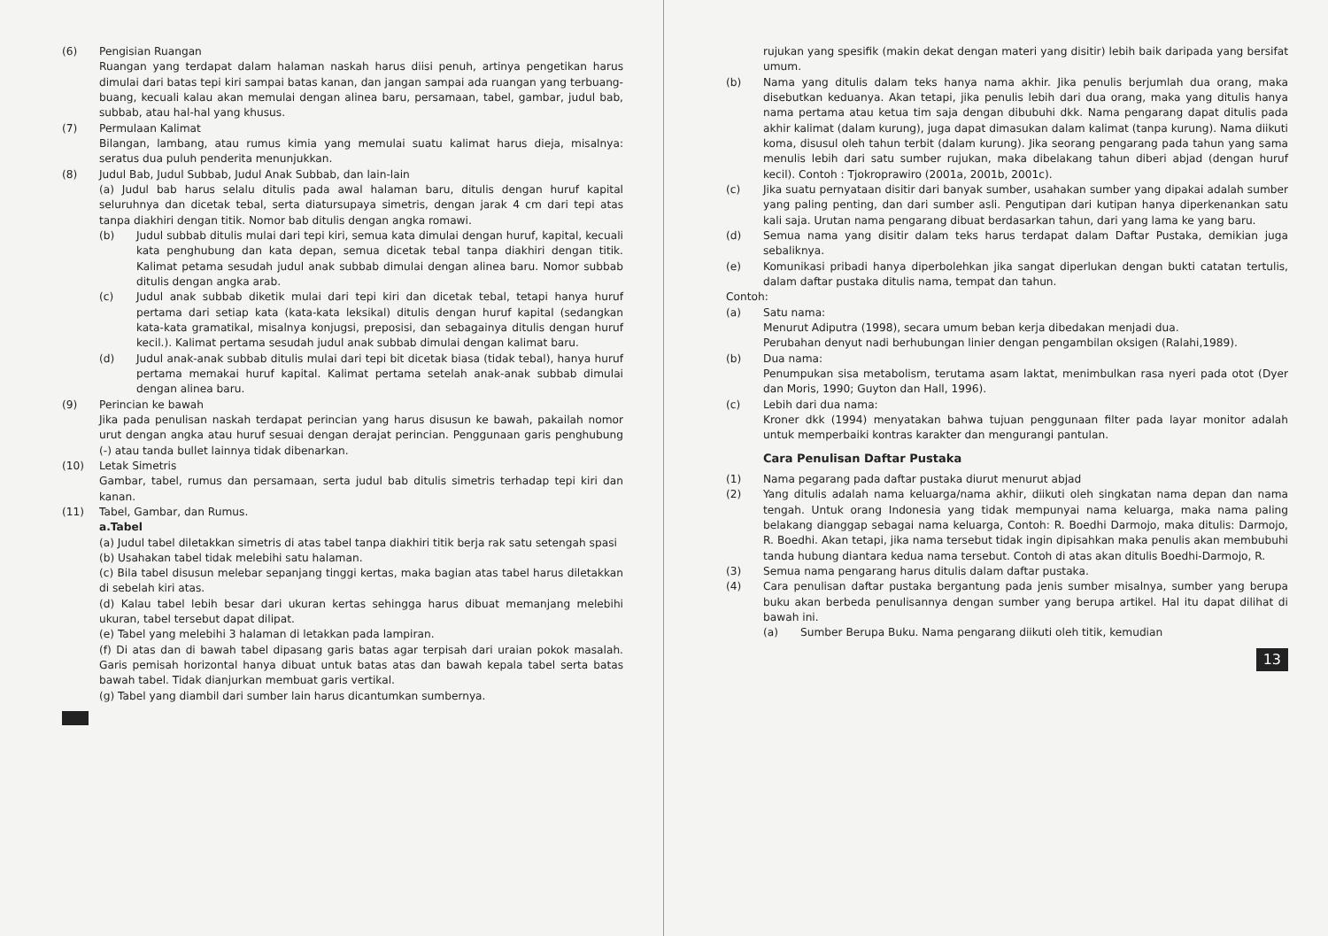(6) Pengisian Ruangan
Ruangan yang terdapat dalam halaman naskah harus diisi penuh, artinya pengetikan harus dimulai dari batas tepi kiri sampai batas kanan, dan jangan sampai ada ruangan yang terbuang-buang, kecuali kalau akan memulai dengan alinea baru, persamaan, tabel, gambar, judul bab, subbab, atau hal-hal yang khusus.
(7) Permulaan Kalimat
Bilangan, lambang, atau rumus kimia yang memulai suatu kalimat harus dieja, misalnya: seratus dua puluh penderita menunjukkan.
(8) Judul Bab, Judul Subbab, Judul Anak Subbab, dan lain-lain
(a) Judul bab harus selalu ditulis pada awal halaman baru, ditulis dengan huruf kapital seluruhnya dan dicetak tebal, serta diatursupaya simetris, dengan jarak 4 cm dari tepi atas tanpa diakhiri dengan titik. Nomor bab ditulis dengan angka romawi.
(b) Judul subbab ditulis mulai dari tepi kiri, semua kata dimulai dengan huruf, kapital, kecuali kata penghubung dan kata depan, semua dicetak tebal tanpa diakhiri dengan titik. Kalimat petama sesudah judul anak subbab dimulai dengan alinea baru. Nomor subbab ditulis dengan angka arab.
(c) Judul anak subbab diketik mulai dari tepi kiri dan dicetak tebal, tetapi hanya huruf pertama dari setiap kata (kata-kata leksikal) ditulis dengan huruf kapital (sedangkan kata-kata gramatikal, misalnya konjugsi, preposisi, dan sebagainya ditulis dengan huruf kecil.). Kalimat pertama sesudah judul anak subbab dimulai dengan kalimat baru.
(d) Judul anak-anak subbab ditulis mulai dari tepi bit dicetak biasa (tidak tebal), hanya huruf pertama memakai huruf kapital. Kalimat pertama setelah anak-anak subbab dimulai dengan alinea baru.
(9) Perincian ke bawah
Jika pada penulisan naskah terdapat perincian yang harus disusun ke bawah, pakailah nomor urut dengan angka atau huruf sesuai dengan derajat perincian. Penggunaan garis penghubung (-) atau tanda bullet lainnya tidak dibenarkan.
(10) Letak Simetris
Gambar, tabel, rumus dan persamaan, serta judul bab ditulis simetris terhadap tepi kiri dan kanan.
(11) Tabel, Gambar, dan Rumus.
a.Tabel
(a) Judul tabel diletakkan simetris di atas tabel tanpa diakhiri titik berja rak satu setengah spasi
(b) Usahakan tabel tidak melebihi satu halaman.
(c) Bila tabel disusun melebar sepanjang tinggi kertas, maka bagian atas tabel harus diletakkan di sebelah kiri atas.
(d) Kalau tabel lebih besar dari ukuran kertas sehingga harus dibuat memanjang melebihi ukuran, tabel tersebut dapat dilipat.
(e) Tabel yang melebihi 3 halaman di letakkan pada lampiran.
(f) Di atas dan di bawah tabel dipasang garis batas agar terpisah dari uraian pokok masalah. Garis pemisah horizontal hanya dibuat untuk batas atas dan bawah kepala tabel serta batas bawah tabel. Tidak dianjurkan membuat garis vertikal.
(g) Tabel yang diambil dari sumber lain harus dicantumkan sumbernya.
rujukan yang spesifik (makin dekat dengan materi yang disitir) lebih baik daripada yang bersifat umum.
(b) Nama yang ditulis dalam teks hanya nama akhir. Jika penulis berjumlah dua orang, maka disebutkan keduanya. Akan tetapi, jika penulis lebih dari dua orang, maka yang ditulis hanya nama pertama atau ketua tim saja dengan dibubuhi dkk. Nama pengarang dapat ditulis pada akhir kalimat (dalam kurung), juga dapat dimasukan dalam kalimat (tanpa kurung). Nama diikuti koma, disusul oleh tahun terbit (dalam kurung). Jika seorang pengarang pada tahun yang sama menulis lebih dari satu sumber rujukan, maka dibelakang tahun diberi abjad (dengan huruf kecil). Contoh : Tjokroprawiro (2001a, 2001b, 2001c).
(c) Jika suatu pernyataan disitir dari banyak sumber, usahakan sumber yang dipakai adalah sumber yang paling penting, dan dari sumber asli. Pengutipan dari kutipan hanya diperkenankan satu kali saja. Urutan nama pengarang dibuat berdasarkan tahun, dari yang lama ke yang baru.
(d) Semua nama yang disitir dalam teks harus terdapat dalam Daftar Pustaka, demikian juga sebaliknya.
(e) Komunikasi pribadi hanya diperbolehkan jika sangat diperlukan dengan bukti catatan tertulis, dalam daftar pustaka ditulis nama, tempat dan tahun.
Contoh:
(a) Satu nama:
Menurut Adiputra (1998), secara umum beban kerja dibedakan menjadi dua.
Perubahan denyut nadi berhubungan linier dengan pengambilan oksigen (Ralahi,1989).
(b) Dua nama:
Penumpukan sisa metabolism, terutama asam laktat, menimbulkan rasa nyeri pada otot (Dyer dan Moris, 1990; Guyton dan Hall, 1996).
(c) Lebih dari dua nama:
Kroner dkk (1994) menyatakan bahwa tujuan penggunaan filter pada layar monitor adalah untuk memperbaiki kontras karakter dan mengurangi pantulan.
Cara Penulisan Daftar Pustaka
(1) Nama pegarang pada daftar pustaka diurut menurut abjad
(2) Yang ditulis adalah nama keluarga/nama akhir, diikuti oleh singkatan nama depan dan nama tengah. Untuk orang Indonesia yang tidak mempunyai nama keluarga, maka nama paling belakang dianggap sebagai nama keluarga, Contoh: R. Boedhi Darmojo, maka ditulis: Darmojo, R. Boedhi. Akan tetapi, jika nama tersebut tidak ingin dipisahkan maka penulis akan membubuhi tanda hubung diantara kedua nama tersebut. Contoh di atas akan ditulis Boedhi-Darmojo, R.
(3) Semua nama pengarang harus ditulis dalam daftar pustaka.
(4) Cara penulisan daftar pustaka bergantung pada jenis sumber misalnya, sumber yang berupa buku akan berbeda penulisannya dengan sumber yang berupa artikel. Hal itu dapat dilihat di bawah ini.
(a) Sumber Berupa Buku. Nama pengarang diikuti oleh titik, kemudian
13